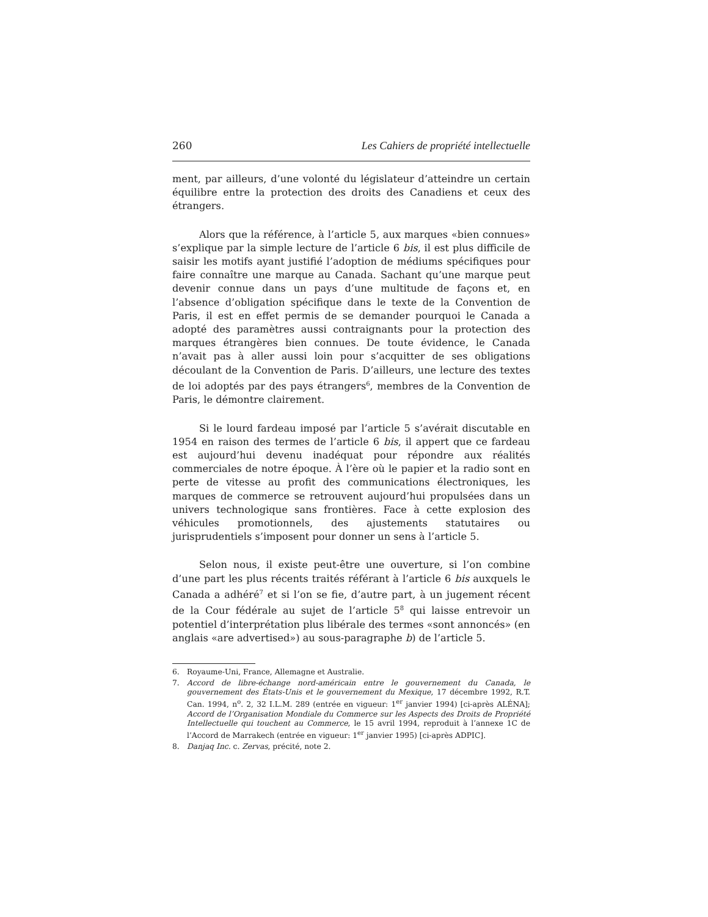260 Les Cahiers de propriété intellectuelle
ment, par ailleurs, d’une volonté du législateur d’atteindre un certain équilibre entre la protection des droits des Canadiens et ceux des étrangers.
Alors que la référence, à l’article 5, aux marques «bien connues» s’explique par la simple lecture de l’article 6 bis, il est plus difficile de saisir les motifs ayant justifié l’adoption de médiums spécifiques pour faire connaître une marque au Canada. Sachant qu’une marque peut devenir connue dans un pays d’une multitude de façons et, en l’absence d’obligation spécifique dans le texte de la Convention de Paris, il est en effet permis de se demander pourquoi le Canada a adopté des paramètres aussi contraignants pour la protection des marques étrangères bien connues. De toute évidence, le Canada n’avait pas à aller aussi loin pour s’acquitter de ses obligations découlant de la Convention de Paris. D’ailleurs, une lecture des textes de loi adoptés par des pays étrangers<sup>6</sup>, membres de la Convention de Paris, le démontre clairement.
Si le lourd fardeau imposé par l’article 5 s’avérait discutable en 1954 en raison des termes de l’article 6 bis, il appert que ce fardeau est aujourd’hui devenu inadéquat pour répondre aux réalités commerciales de notre époque. À l’ère où le papier et la radio sont en perte de vitesse au profit des communications électroniques, les marques de commerce se retrouvent aujourd’hui propulsées dans un univers technologique sans frontières. Face à cette explosion des véhicules promotionnels, des ajustements statutaires ou jurisprudentiels s’imposent pour donner un sens à l’article 5.
Selon nous, il existe peut-être une ouverture, si l’on combine d’une part les plus récents traités référant à l’article 6 bis auxquels le Canada a adhéré<sup>7</sup> et si l’on se fie, d’autre part, à un jugement récent de la Cour fédérale au sujet de l’article 5<sup>8</sup> qui laisse entrevoir un potentiel d’interprétation plus libérale des termes «sont annoncés» (en anglais «are advertised») au sous-paragraphe b) de l’article 5.
6. Royaume-Uni, France, Allemagne et Australie.
7. Accord de libre-échange nord-américain entre le gouvernement du Canada, le gouvernement des États-Unis et le gouvernement du Mexique, 17 décembre 1992, R.T. Can. 1994, n<sup>o</sup>. 2, 32 I.L.M. 289 (entrée en vigueur: 1<sup>er</sup> janvier 1994) [ci-après ALÉNA]; Accord de l’Organisation Mondiale du Commerce sur les Aspects des Droits de Propriété Intellectuelle qui touchent au Commerce, le 15 avril 1994, reproduit à l’annexe 1C de l’Accord de Marrakech (entrée en vigueur: 1<sup>er</sup> janvier 1995) [ci-après ADPIC].
8. Danjaq Inc. c. Zervas, précité, note 2.